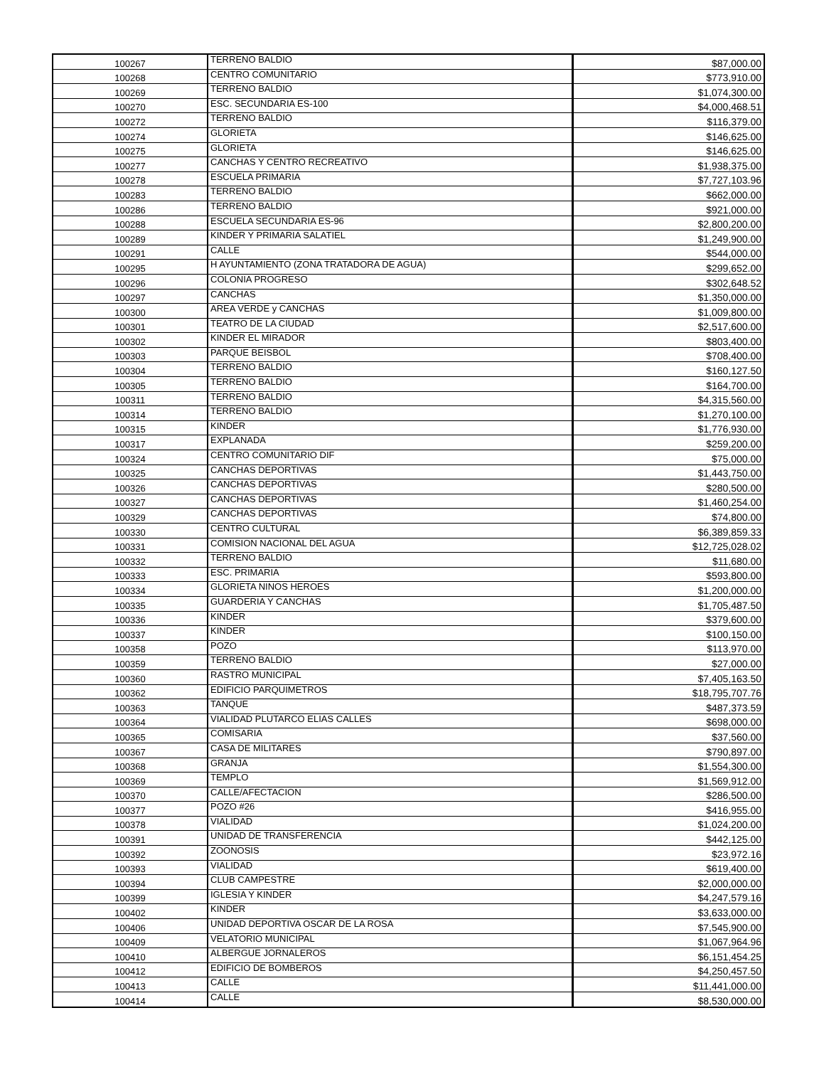| 100267 | TERRENO BALDIO | $87,000.00 |
| 100268 | CENTRO COMUNITARIO | $773,910.00 |
| 100269 | TERRENO BALDIO | $1,074,300.00 |
| 100270 | ESC. SECUNDARIA ES-100 | $4,000,468.51 |
| 100272 | TERRENO BALDIO | $116,379.00 |
| 100274 | GLORIETA | $146,625.00 |
| 100275 | GLORIETA | $146,625.00 |
| 100277 | CANCHAS Y CENTRO RECREATIVO | $1,938,375.00 |
| 100278 | ESCUELA PRIMARIA | $7,727,103.96 |
| 100283 | TERRENO BALDIO | $662,000.00 |
| 100286 | TERRENO BALDIO | $921,000.00 |
| 100288 | ESCUELA SECUNDARIA ES-96 | $2,800,200.00 |
| 100289 | KINDER Y PRIMARIA SALATIEL | $1,249,900.00 |
| 100291 | CALLE | $544,000.00 |
| 100295 | H AYUNTAMIENTO (ZONA TRATADORA DE AGUA) | $299,652.00 |
| 100296 | COLONIA PROGRESO | $302,648.52 |
| 100297 | CANCHAS | $1,350,000.00 |
| 100300 | AREA VERDE y CANCHAS | $1,009,800.00 |
| 100301 | TEATRO DE LA CIUDAD | $2,517,600.00 |
| 100302 | KINDER EL MIRADOR | $803,400.00 |
| 100303 | PARQUE BEISBOL | $708,400.00 |
| 100304 | TERRENO BALDIO | $160,127.50 |
| 100305 | TERRENO BALDIO | $164,700.00 |
| 100311 | TERRENO BALDIO | $4,315,560.00 |
| 100314 | TERRENO BALDIO | $1,270,100.00 |
| 100315 | KINDER | $1,776,930.00 |
| 100317 | EXPLANADA | $259,200.00 |
| 100324 | CENTRO COMUNITARIO DIF | $75,000.00 |
| 100325 | CANCHAS DEPORTIVAS | $1,443,750.00 |
| 100326 | CANCHAS DEPORTIVAS | $280,500.00 |
| 100327 | CANCHAS DEPORTIVAS | $1,460,254.00 |
| 100329 | CANCHAS DEPORTIVAS | $74,800.00 |
| 100330 | CENTRO CULTURAL | $6,389,859.33 |
| 100331 | COMISION NACIONAL DEL AGUA | $12,725,028.02 |
| 100332 | TERRENO BALDIO | $11,680.00 |
| 100333 | ESC. PRIMARIA | $593,800.00 |
| 100334 | GLORIETA NINOS HEROES | $1,200,000.00 |
| 100335 | GUARDERIA Y CANCHAS | $1,705,487.50 |
| 100336 | KINDER | $379,600.00 |
| 100337 | KINDER | $100,150.00 |
| 100358 | POZO | $113,970.00 |
| 100359 | TERRENO BALDIO | $27,000.00 |
| 100360 | RASTRO MUNICIPAL | $7,405,163.50 |
| 100362 | EDIFICIO PARQUIMETROS | $18,795,707.76 |
| 100363 | TANQUE | $487,373.59 |
| 100364 | VIALIDAD PLUTARCO ELIAS CALLES | $698,000.00 |
| 100365 | COMISARIA | $37,560.00 |
| 100367 | CASA DE MILITARES | $790,897.00 |
| 100368 | GRANJA | $1,554,300.00 |
| 100369 | TEMPLO | $1,569,912.00 |
| 100370 | CALLE/AFECTACION | $286,500.00 |
| 100377 | POZO #26 | $416,955.00 |
| 100378 | VIALIDAD | $1,024,200.00 |
| 100391 | UNIDAD DE TRANSFERENCIA | $442,125.00 |
| 100392 | ZOONOSIS | $23,972.16 |
| 100393 | VIALIDAD | $619,400.00 |
| 100394 | CLUB CAMPESTRE | $2,000,000.00 |
| 100399 | IGLESIA Y KINDER | $4,247,579.16 |
| 100402 | KINDER | $3,633,000.00 |
| 100406 | UNIDAD DEPORTIVA OSCAR DE LA ROSA | $7,545,900.00 |
| 100409 | VELATORIO MUNICIPAL | $1,067,964.96 |
| 100410 | ALBERGUE JORNALEROS | $6,151,454.25 |
| 100412 | EDIFICIO DE BOMBEROS | $4,250,457.50 |
| 100413 | CALLE | $11,441,000.00 |
| 100414 | CALLE | $8,530,000.00 |